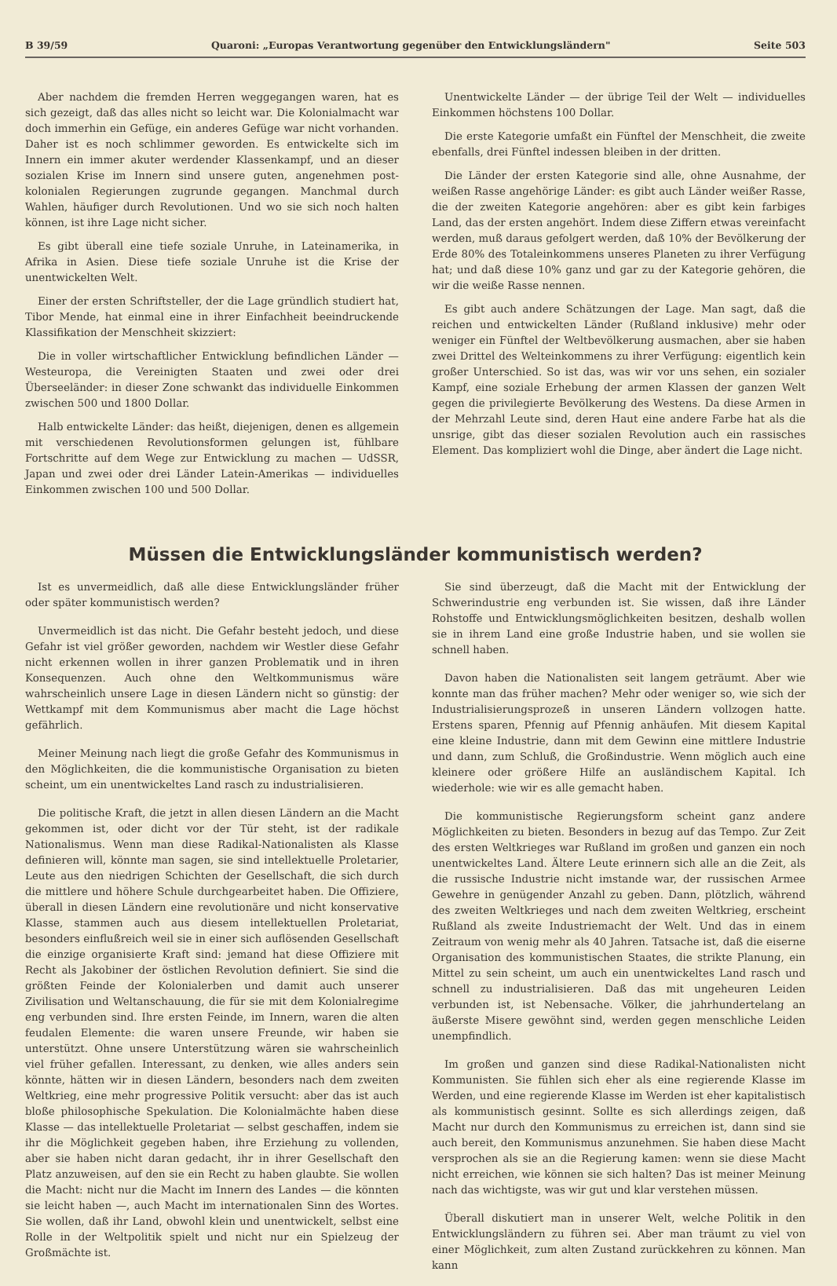B 39/59 Quaroni: „Europas Verantwortung gegenüber den Entwicklungsländern" Seite 503
Aber nachdem die fremden Herren weggegangen waren, hat es sich gezeigt, daß das alles nicht so leicht war. Die Kolonialmacht war doch immerhin ein Gefüge, ein anderes Gefüge war nicht vorhanden. Daher ist es noch schlimmer geworden. Es entwickelte sich im Innern ein immer akuter werdender Klassenkampf, und an dieser sozialen Krise im Innern sind unsere guten, angenehmen post-kolonialen Regierungen zugrunde gegangen. Manchmal durch Wahlen, häufiger durch Revolutionen. Und wo sie sich noch halten können, ist ihre Lage nicht sicher.
Es gibt überall eine tiefe soziale Unruhe, in Lateinamerika, in Afrika in Asien. Diese tiefe soziale Unruhe ist die Krise der unentwickelten Welt.
Einer der ersten Schriftsteller, der die Lage gründlich studiert hat, Tibor Mende, hat einmal eine in ihrer Einfachheit beeindruckende Klassifikation der Menschheit skizziert:
Die in voller wirtschaftlicher Entwicklung befindlichen Länder — Westeuropa, die Vereinigten Staaten und zwei oder drei Überseeländer: in dieser Zone schwankt das individuelle Einkommen zwischen 500 und 1800 Dollar.
Halb entwickelte Länder: das heißt, diejenigen, denen es allgemein mit verschiedenen Revolutionsformen gelungen ist, fühlbare Fortschritte auf dem Wege zur Entwicklung zu machen — UdSSR, Japan und zwei oder drei Länder Latein-Amerikas — individuelles Einkommen zwischen 100 und 500 Dollar.
Unentwickelte Länder — der übrige Teil der Welt — individuelles Einkommen höchstens 100 Dollar.
Die erste Kategorie umfaßt ein Fünftel der Menschheit, die zweite ebenfalls, drei Fünftel indessen bleiben in der dritten.
Die Länder der ersten Kategorie sind alle, ohne Ausnahme, der weißen Rasse angehörige Länder: es gibt auch Länder weißer Rasse, die der zweiten Kategorie angehören: aber es gibt kein farbiges Land, das der ersten angehört. Indem diese Ziffern etwas vereinfacht werden, muß daraus gefolgert werden, daß 10% der Bevölkerung der Erde 80% des Totaleinkommens unseres Planeten zu ihrer Verfügung hat; und daß diese 10% ganz und gar zu der Kategorie gehören, die wir die weiße Rasse nennen.
Es gibt auch andere Schätzungen der Lage. Man sagt, daß die reichen und entwickelten Länder (Rußland inklusive) mehr oder weniger ein Fünftel der Weltbevölkerung ausmachen, aber sie haben zwei Drittel des Welteinkommens zu ihrer Verfügung: eigentlich kein großer Unterschied. So ist das, was wir vor uns sehen, ein sozialer Kampf, eine soziale Erhebung der armen Klassen der ganzen Welt gegen die privilegierte Bevölkerung des Westens. Da diese Armen in der Mehrzahl Leute sind, deren Haut eine andere Farbe hat als die unsrige, gibt das dieser sozialen Revolution auch ein rassisches Element. Das kompliziert wohl die Dinge, aber ändert die Lage nicht.
Müssen die Entwicklungsländer kommunistisch werden?
Ist es unvermeidlich, daß alle diese Entwicklungsländer früher oder später kommunistisch werden?
Unvermeidlich ist das nicht. Die Gefahr besteht jedoch, und diese Gefahr ist viel größer geworden, nachdem wir Westler diese Gefahr nicht erkennen wollen in ihrer ganzen Problematik und in ihren Konsequenzen. Auch ohne den Weltkommunismus wäre wahrscheinlich unsere Lage in diesen Ländern nicht so günstig: der Wettkampf mit dem Kommunismus aber macht die Lage höchst gefährlich.
Meiner Meinung nach liegt die große Gefahr des Kommunismus in den Möglichkeiten, die die kommunistische Organisation zu bieten scheint, um ein unentwickeltes Land rasch zu industrialisieren.
Die politische Kraft, die jetzt in allen diesen Ländern an die Macht gekommen ist, oder dicht vor der Tür steht, ist der radikale Nationalismus. Wenn man diese Radikal-Nationalisten als Klasse definieren will, könnte man sagen, sie sind intellektuelle Proletarier, Leute aus den niedrigen Schichten der Gesellschaft, die sich durch die mittlere und höhere Schule durchgearbeitet haben. Die Offiziere, überall in diesen Ländern eine revolutionäre und nicht konservative Klasse, stammen auch aus diesem intellektuellen Proletariat, besonders einflußreich weil sie in einer sich auflösenden Gesellschaft die einzige organisierte Kraft sind: jemand hat diese Offiziere mit Recht als Jakobiner der östlichen Revolution definiert. Sie sind die größten Feinde der Kolonialerben und damit auch unserer Zivilisation und Weltanschauung, die für sie mit dem Kolonialregime eng verbunden sind. Ihre ersten Feinde, im Innern, waren die alten feudalen Elemente: die waren unsere Freunde, wir haben sie unterstützt. Ohne unsere Unterstützung wären sie wahrscheinlich viel früher gefallen. Interessant, zu denken, wie alles anders sein könnte, hätten wir in diesen Ländern, besonders nach dem zweiten Weltkrieg, eine mehr progressive Politik versucht: aber das ist auch bloße philosophische Spekulation. Die Kolonialmächte haben diese Klasse — das intellektuelle Proletariat — selbst geschaffen, indem sie ihr die Möglichkeit gegeben haben, ihre Erziehung zu vollenden, aber sie haben nicht daran gedacht, ihr in ihrer Gesellschaft den Platz anzuweisen, auf den sie ein Recht zu haben glaubte. Sie wollen die Macht: nicht nur die Macht im Innern des Landes — die könnten sie leicht haben —, auch Macht im internationalen Sinn des Wortes. Sie wollen, daß ihr Land, obwohl klein und unentwickelt, selbst eine Rolle in der Weltpolitik spielt und nicht nur ein Spielzeug der Großmächte ist.
Sie sind überzeugt, daß die Macht mit der Entwicklung der Schwerindustrie eng verbunden ist. Sie wissen, daß ihre Länder Rohstoffe und Entwicklungsmöglichkeiten besitzen, deshalb wollen sie in ihrem Land eine große Industrie haben, und sie wollen sie schnell haben.
Davon haben die Nationalisten seit langem geträumt. Aber wie konnte man das früher machen? Mehr oder weniger so, wie sich der Industrialisierungsprozeß in unseren Ländern vollzogen hatte. Erstens sparen, Pfennig auf Pfennig anhäufen. Mit diesem Kapital eine kleine Industrie, dann mit dem Gewinn eine mittlere Industrie und dann, zum Schluß, die Großindustrie. Wenn möglich auch eine kleinere oder größere Hilfe an ausländischem Kapital. Ich wiederhole: wie wir es alle gemacht haben.
Die kommunistische Regierungsform scheint ganz andere Möglichkeiten zu bieten. Besonders in bezug auf das Tempo. Zur Zeit des ersten Weltkrieges war Rußland im großen und ganzen ein noch unentwickeltes Land. Ältere Leute erinnern sich alle an die Zeit, als die russische Industrie nicht imstande war, der russischen Armee Gewehre in genügender Anzahl zu geben. Dann, plötzlich, während des zweiten Weltkrieges und nach dem zweiten Weltkrieg, erscheint Rußland als zweite Industriemacht der Welt. Und das in einem Zeitraum von wenig mehr als 40 Jahren. Tatsache ist, daß die eiserne Organisation des kommunistischen Staates, die strikte Planung, ein Mittel zu sein scheint, um auch ein unentwickeltes Land rasch und schnell zu industrialisieren. Daß das mit ungeheuren Leiden verbunden ist, ist Nebensache. Völker, die jahrhundertelang an äußerste Misere gewöhnt sind, werden gegen menschliche Leiden unempfindlich.
Im großen und ganzen sind diese Radikal-Nationalisten nicht Kommunisten. Sie fühlen sich eher als eine regierende Klasse im Werden, und eine regierende Klasse im Werden ist eher kapitalistisch als kommunistisch gesinnt. Sollte es sich allerdings zeigen, daß Macht nur durch den Kommunismus zu erreichen ist, dann sind sie auch bereit, den Kommunismus anzunehmen. Sie haben diese Macht versprochen als sie an die Regierung kamen: wenn sie diese Macht nicht erreichen, wie können sie sich halten? Das ist meiner Meinung nach das wichtigste, was wir gut und klar verstehen müssen.
Überall diskutiert man in unserer Welt, welche Politik in den Entwicklungsländern zu führen sei. Aber man träumt zu viel von einer Möglichkeit, zum alten Zustand zurückkehren zu können. Man kann